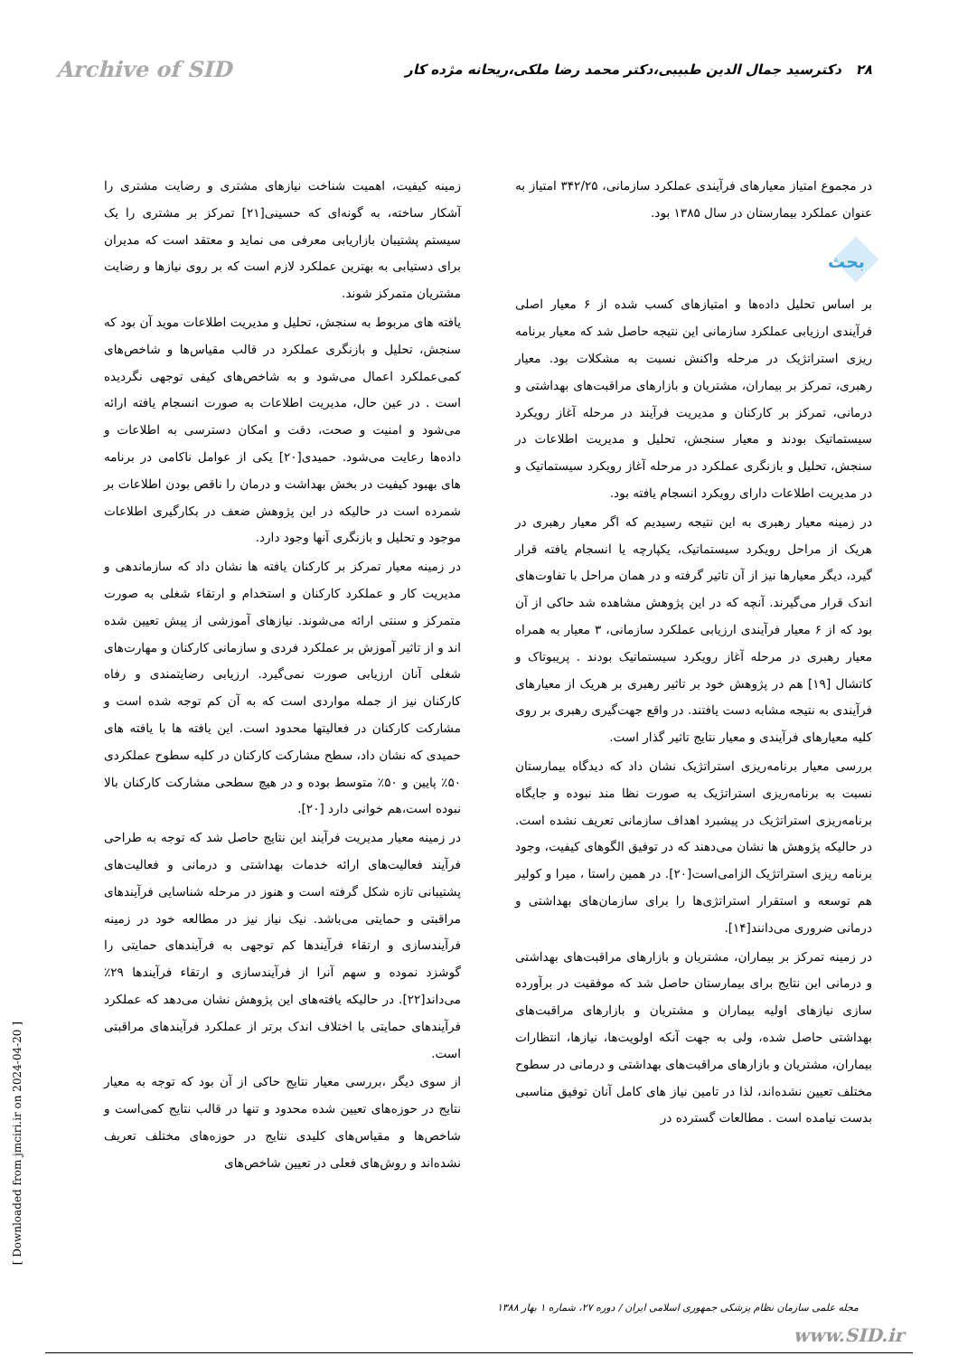Archive of SID
۲۸ دکترسید جمال الدین طبیبی،دکتر محمد رضا ملکی،ریحانه مژده کار
در مجموع امتیاز معیارهای فرآیندی عملکرد سازمانی، ۳۴۲/۲۵ امتیاز به عنوان عملکرد بیمارستان در سال ۱۳۸۵ بود.
بحث
بر اساس تحلیل داده‌ها و امتیازهای کسب شده از ۶ معیار اصلی فرآیندی ارزیابی عملکرد سازمانی این نتیجه حاصل شد که معیار برنامه ریزی استراتژیک در مرحله واکنش نسبت به مشکلات بود. معیار رهبری، تمرکز بر بیماران، مشتریان و بازارهای مراقبت‌های بهداشتی و درمانی، تمرکز بر کارکنان و مدیریت فرآیند در مرحله آغاز رویکرد سیستماتیک بودند و معیار سنجش، تحلیل و مدیریت اطلاعات در سنجش، تحلیل و بازنگری عملکرد در مرحله آغاز رویکرد سیستماتیک و در مدیریت اطلاعات دارای رویکرد انسجام یافته بود.
در زمینه معیار رهبری به این نتیجه رسیدیم که اگر معیار رهبری در هریک از مراحل رویکرد سیستماتیک، یکپارچه یا انسجام یافته قرار گیرد، دیگر معیارها نیز از آن تاثیر گرفته و در همان مراحل با تفاوت‌های اندک قرار می‌گیرند. آنچه که در این پژوهش مشاهده شد حاکی از آن بود که از ۶ معیار فرآیندی ارزیابی عملکرد سازمانی، ۳ معیار به همراه معیار رهبری در مرحله آغاز رویکرد سیستماتیک بودند . پریبوتاک و کاتشال [۱۹] هم در پژوهش خود بر تاثیر رهبری بر هریک از معیارهای فرآیندی به نتیجه مشابه دست یافتند. در واقع جهت‌گیری رهبری بر روی کلیه معیارهای فرآیندی و معیار نتایج تاثیر گذار است.
بررسی معیار برنامه‌ریزی استراتژیک نشان داد که دیدگاه بیمارستان نسبت به برنامه‌ریزی استراتژیک به صورت نظا مند نبوده و جایگاه برنامه‌ریزی استراتژیک در پیشبرد اهداف سازمانی تعریف نشده است. در حالیکه پژوهش ها نشان می‌دهند که در توفیق الگوهای کیفیت، وجود برنامه ریزی استراتژیک الزامی‌است[۲۰]. در همین راستا ، میرا و کولیر هم توسعه و استقرار استراتژی‌ها را برای سازمان‌های بهداشتی و درمانی ضروری می‌دانند[۱۴].
در زمینه تمرکز بر بیماران، مشتریان و بازارهای مراقبت‌های بهداشتی و درمانی این نتایج برای بیمارستان حاصل شد که موفقیت در برآورده سازی نیازهای اولیه بیماران و مشتریان و بازارهای مراقبت‌های بهداشتی حاصل شده، ولی به جهت آنکه اولویت‌ها، نیازها، انتظارات بیماران، مشتریان و بازارهای مراقبت‌های بهداشتی و درمانی در سطوح مختلف تعیین نشده‌اند، لذا در تامین نیاز های کامل آنان توفیق مناسبی بدست نیامده است . مطالعات گسترده در
زمینه کیفیت، اهمیت شناخت نیازهای مشتری و رضایت مشتری را آشکار ساخته، به گونه‌ای که حسینی[۲۱] تمرکز بر مشتری را یک سیستم پشتیبان بازاریابی معرفی می نماید و معتقد است که مدیران برای دستیابی به بهترین عملکرد لازم است که بر روی نیازها و رضایت مشتریان متمرکز شوند.
یافته های مربوط به سنجش، تحلیل و مدیریت اطلاعات موید آن بود که سنجش، تحلیل و بازنگری عملکرد در قالب مقیاس‌ها و شاخص‌های کمی‌عملکرد اعمال می‌شود و به شاخص‌های کیفی توجهی نگردیده است . در عین حال، مدیریت اطلاعات به صورت انسجام یافته ارائه می‌شود و امنیت و صحت، دقت و امکان دسترسی به اطلاعات و داده‌ها رعایت می‌شود. حمیدی[۲۰] یکی از عوامل ناکامی در برنامه های بهبود کیفیت در بخش بهداشت و درمان را ناقص بودن اطلاعات بر شمرده است در حالیکه در این پژوهش ضعف در بکارگیری اطلاعات موجود و تحلیل و بازنگری آنها وجود دارد.
در زمینه معیار تمرکز بر کارکنان یافته ها نشان داد که سازماندهی و مدیریت کار و عملکرد کارکنان و استخدام و ارتقاء شغلی به صورت متمرکز و سنتی ارائه می‌شوند. نیازهای آموزشی از پیش تعیین شده اند و از تاثیر آموزش بر عملکرد فردی و سازمانی کارکنان و مهارت‌های شغلی آنان ارزیابی صورت نمی‌گیرد. ارزیابی رضایتمندی و رفاه کارکنان نیز از جمله مواردی است که به آن کم توجه شده است و مشارکت کارکنان در فعالیتها محدود است. این یافته ها با یافته های حمیدی که نشان داد، سطح مشارکت کارکنان در کلیه سطوح عملکردی ۵۰٪ پایین و ۵۰٪ متوسط بوده و در هیچ سطحی مشارکت کارکنان بالا نبوده است،هم خوانی دارد [۲۰].
در زمینه معیار مدیریت فرآیند این نتایج حاصل شد که توجه به طراحی فرآیند فعالیت‌های ارائه خدمات بهداشتی و درمانی و فعالیت‌های پشتیبانی تازه شکل گرفته است و هنوز در مرحله شناسایی فرآیندهای مراقبتی و حمایتی می‌باشد. نیک نیاز نیز در مطالعه خود در زمینه فرآیندسازی و ارتقاء فرآیندها کم توجهی به فرآیندهای حمایتی را گوشزد نموده و سهم آنرا از فرآیندسازی و ارتقاء فرآیندها ۲۹٪ می‌داند[۲۲]. در حالیکه یافته‌های این پژوهش نشان می‌دهد که عملکرد فرآیندهای حمایتی با اختلاف اندک برتر از عملکرد فرآیندهای مراقبتی است.
از سوی دیگر ،بررسی معیار نتایج حاکی از آن بود که توجه به معیار نتایج در حوزه‌های تعیین شده محدود و تنها در قالب نتایج کمی‌است و شاخص‌ها و مقیاس‌های کلیدی نتایج در حوزه‌های مختلف تعریف نشده‌اند و روش‌های فعلی در تعیین شاخص‌های
[ Downloaded from jmciri.ir on 2024-04-20 ]
مجله علمی سازمان نظام پزشکی جمهوری اسلامی ایران / دوره ۲۷، شماره ۱ بهار ۱۳۸۸
www.SID.ir